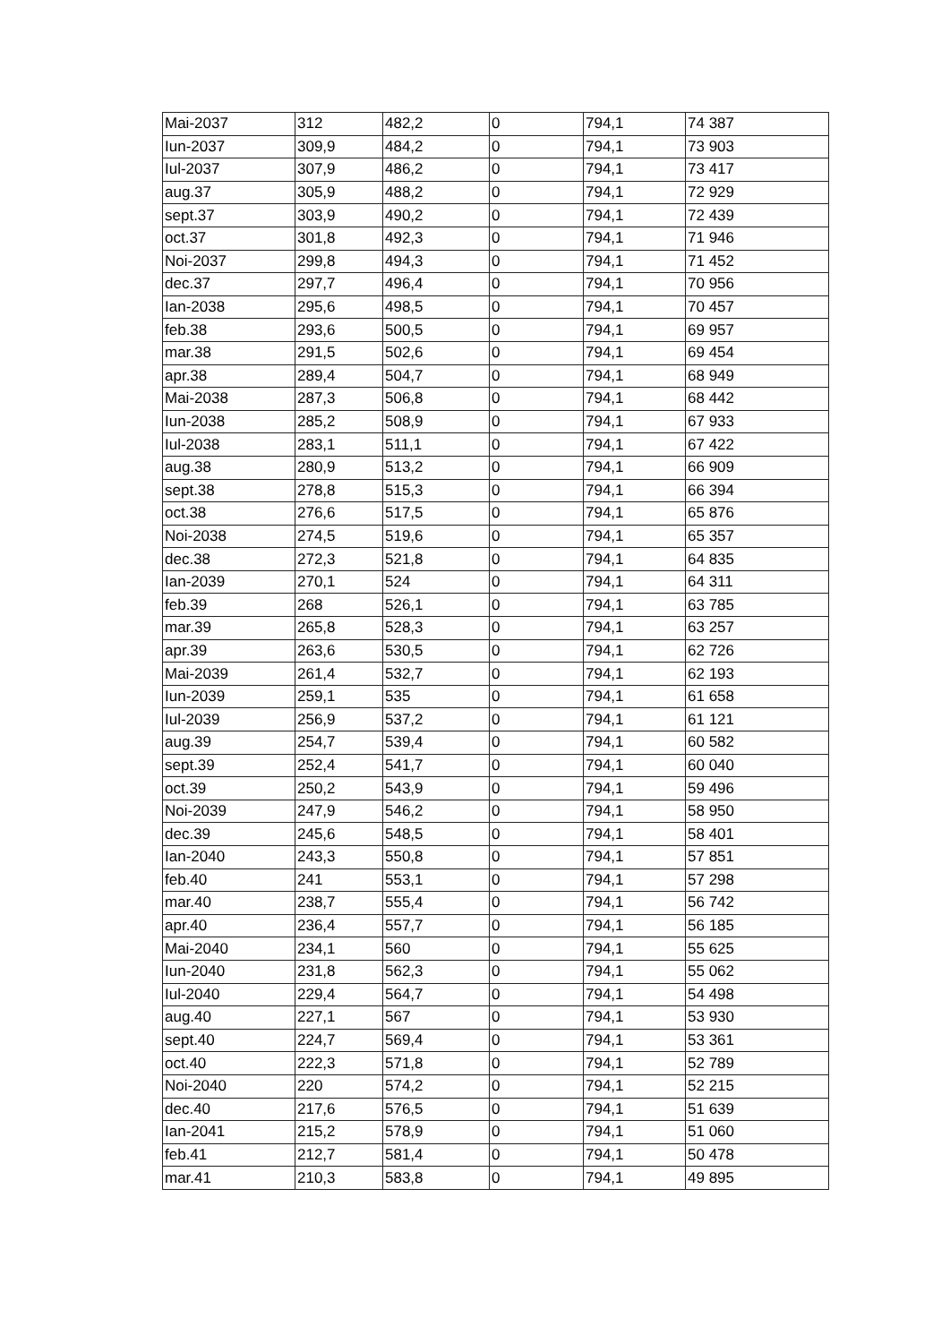| Mai-2037 | 312 | 482,2 | 0 | 794,1 | 74 387 |
| Iun-2037 | 309,9 | 484,2 | 0 | 794,1 | 73 903 |
| Iul-2037 | 307,9 | 486,2 | 0 | 794,1 | 73 417 |
| aug.37 | 305,9 | 488,2 | 0 | 794,1 | 72 929 |
| sept.37 | 303,9 | 490,2 | 0 | 794,1 | 72 439 |
| oct.37 | 301,8 | 492,3 | 0 | 794,1 | 71 946 |
| Noi-2037 | 299,8 | 494,3 | 0 | 794,1 | 71 452 |
| dec.37 | 297,7 | 496,4 | 0 | 794,1 | 70 956 |
| Ian-2038 | 295,6 | 498,5 | 0 | 794,1 | 70 457 |
| feb.38 | 293,6 | 500,5 | 0 | 794,1 | 69 957 |
| mar.38 | 291,5 | 502,6 | 0 | 794,1 | 69 454 |
| apr.38 | 289,4 | 504,7 | 0 | 794,1 | 68 949 |
| Mai-2038 | 287,3 | 506,8 | 0 | 794,1 | 68 442 |
| Iun-2038 | 285,2 | 508,9 | 0 | 794,1 | 67 933 |
| Iul-2038 | 283,1 | 511,1 | 0 | 794,1 | 67 422 |
| aug.38 | 280,9 | 513,2 | 0 | 794,1 | 66 909 |
| sept.38 | 278,8 | 515,3 | 0 | 794,1 | 66 394 |
| oct.38 | 276,6 | 517,5 | 0 | 794,1 | 65 876 |
| Noi-2038 | 274,5 | 519,6 | 0 | 794,1 | 65 357 |
| dec.38 | 272,3 | 521,8 | 0 | 794,1 | 64 835 |
| Ian-2039 | 270,1 | 524 | 0 | 794,1 | 64 311 |
| feb.39 | 268 | 526,1 | 0 | 794,1 | 63 785 |
| mar.39 | 265,8 | 528,3 | 0 | 794,1 | 63 257 |
| apr.39 | 263,6 | 530,5 | 0 | 794,1 | 62 726 |
| Mai-2039 | 261,4 | 532,7 | 0 | 794,1 | 62 193 |
| Iun-2039 | 259,1 | 535 | 0 | 794,1 | 61 658 |
| Iul-2039 | 256,9 | 537,2 | 0 | 794,1 | 61 121 |
| aug.39 | 254,7 | 539,4 | 0 | 794,1 | 60 582 |
| sept.39 | 252,4 | 541,7 | 0 | 794,1 | 60 040 |
| oct.39 | 250,2 | 543,9 | 0 | 794,1 | 59 496 |
| Noi-2039 | 247,9 | 546,2 | 0 | 794,1 | 58 950 |
| dec.39 | 245,6 | 548,5 | 0 | 794,1 | 58 401 |
| Ian-2040 | 243,3 | 550,8 | 0 | 794,1 | 57 851 |
| feb.40 | 241 | 553,1 | 0 | 794,1 | 57 298 |
| mar.40 | 238,7 | 555,4 | 0 | 794,1 | 56 742 |
| apr.40 | 236,4 | 557,7 | 0 | 794,1 | 56 185 |
| Mai-2040 | 234,1 | 560 | 0 | 794,1 | 55 625 |
| Iun-2040 | 231,8 | 562,3 | 0 | 794,1 | 55 062 |
| Iul-2040 | 229,4 | 564,7 | 0 | 794,1 | 54 498 |
| aug.40 | 227,1 | 567 | 0 | 794,1 | 53 930 |
| sept.40 | 224,7 | 569,4 | 0 | 794,1 | 53 361 |
| oct.40 | 222,3 | 571,8 | 0 | 794,1 | 52 789 |
| Noi-2040 | 220 | 574,2 | 0 | 794,1 | 52 215 |
| dec.40 | 217,6 | 576,5 | 0 | 794,1 | 51 639 |
| Ian-2041 | 215,2 | 578,9 | 0 | 794,1 | 51 060 |
| feb.41 | 212,7 | 581,4 | 0 | 794,1 | 50 478 |
| mar.41 | 210,3 | 583,8 | 0 | 794,1 | 49 895 |